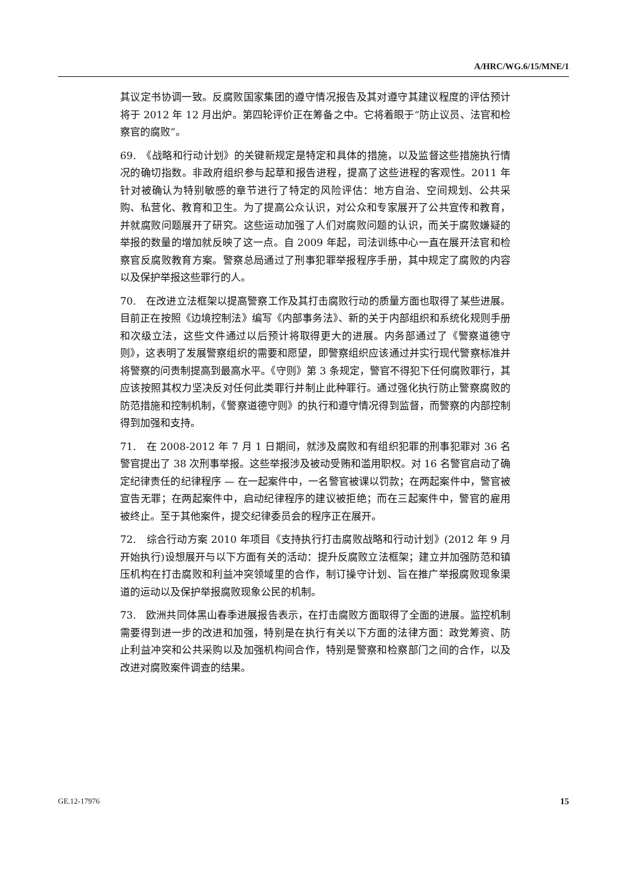A/HRC/WG.6/15/MNE/1
其议定书协调一致。反腐败国家集团的遵守情况报告及其对遵守其建议程度的评估预计将于 2012 年 12 月出炉。第四轮评价正在筹备之中。它将着眼于“防止议员、法官和检察官的腐败”。
69.　《战略和行动计划》的关键新规定是特定和具体的措施，以及监督这些措施执行情况的确切指数。非政府组织参与起草和报告进程，提高了这些进程的客观性。2011 年针对被确认为特别敏感的章节进行了特定的风险评估：地方自治、空间规划、公共采购、私营化、教育和卫生。为了提高公众认识，对公众和专家展开了公共宣传和教育，并就腐败问题展开了研究。这些运动加强了人们对腐败问题的认识，而关于腐败嫌疑的举报的数量的增加就反映了这一点。自 2009 年起，司法训练中心一直在展开法官和检察官反腐败教育方案。警察总局通过了刑事犯罪举报程序手册，其中规定了腐败的内容以及保护举报这些罪行的人。
70.　在改进立法框架以提高警察工作及其打击腐败行动的质量方面也取得了某些进展。目前正在按照《边境控制法》编写《内部事务法》、新的关于内部组织和系统化规则手册和次级立法，这些文件通过以后预计将取得更大的进展。内务部通过了《警察道德守则》，这表明了发展警察组织的需要和愿望，即警察组织应该通过并实行现代警察标准并将警察的问责制提高到最高水平。《守则》第 3 条规定，警官不得犯下任何腐败罪行，其应该按照其权力坚决反对任何此类罪行并制止此种罪行。通过强化执行防止警察腐败的防范措施和控制机制，《警察道德守则》的执行和遵守情况得到监督，而警察的内部控制得到加强和支持。
71.　在 2008-2012 年 7 月 1 日期间，就涉及腐败和有组织犯罪的刑事犯罪对 36 名警官提出了 38 次刑事举报。这些举报涉及被动受贿和滥用职权。对 16 名警官启动了确定纪律责任的纪律程序 — 在一起案件中，一名警官被课以罚款；在两起案件中，警官被宣告无罪；在两起案件中，启动纪律程序的建议被拒绝；而在三起案件中，警官的雇用被终止。至于其他案件，提交纪律委员会的程序正在展开。
72.　综合行动方案 2010 年项目《支持执行打击腐败战略和行动计划》(2012 年 9 月开始执行)设想展开与以下方面有关的活动：提升反腐败立法框架；建立并加强防范和镇压机构在打击腐败和利益冲突领域里的合作，制订操守计划、旨在推广举报腐败现象渠道的运动以及保护举报腐败现象公民的机制。
73.　欧洲共同体黑山春季进展报告表示，在打击腐败方面取得了全面的进展。监控机制需要得到进一步的改进和加强，特别是在执行有关以下方面的法律方面：政党筹资、防止利益冲突和公共采购以及加强机构间合作，特别是警察和检察部门之间的合作，以及改进对腐败案件调查的结果。
GE.12-17976 15